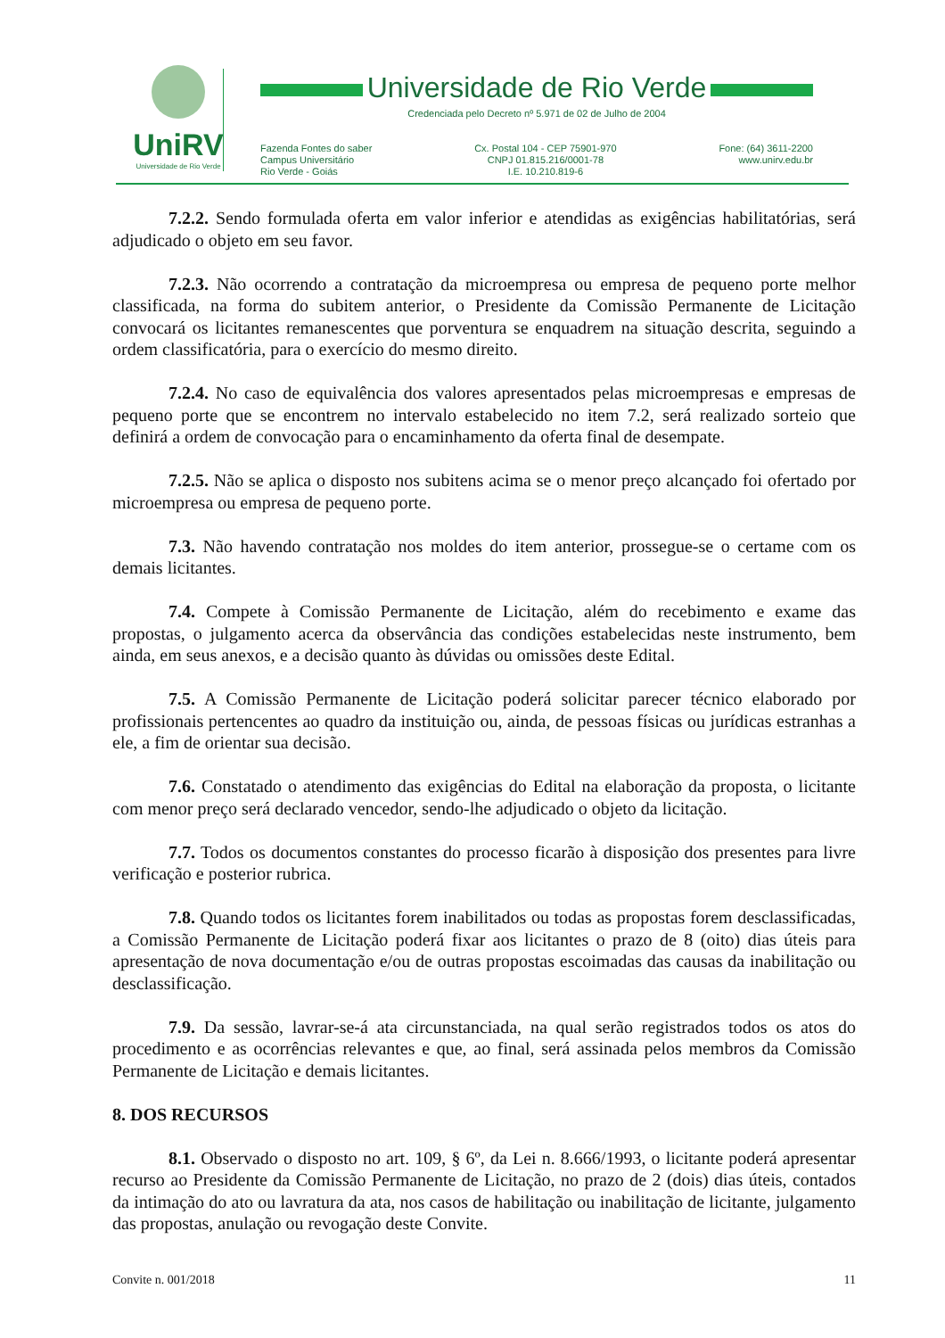UniRV
Universidade de Rio Verde
Universidade de Rio Verde
Credenciada pelo Decreto nº 5.971 de 02 de Julho de 2004
Fazenda Fontes do saber
Campus Universitário
Rio Verde - Goiás
Cx. Postal 104 - CEP 75901-970
CNPJ 01.815.216/0001-78
I.E. 10.210.819-6
Fone: (64) 3611-2200
www.unirv.edu.br
7.2.2. Sendo formulada oferta em valor inferior e atendidas as exigências habilitatórias, será adjudicado o objeto em seu favor.
7.2.3. Não ocorrendo a contratação da microempresa ou empresa de pequeno porte melhor classificada, na forma do subitem anterior, o Presidente da Comissão Permanente de Licitação convocará os licitantes remanescentes que porventura se enquadrem na situação descrita, seguindo a ordem classificatória, para o exercício do mesmo direito.
7.2.4. No caso de equivalência dos valores apresentados pelas microempresas e empresas de pequeno porte que se encontrem no intervalo estabelecido no item 7.2, será realizado sorteio que definirá a ordem de convocação para o encaminhamento da oferta final de desempate.
7.2.5. Não se aplica o disposto nos subitens acima se o menor preço alcançado foi ofertado por microempresa ou empresa de pequeno porte.
7.3. Não havendo contratação nos moldes do item anterior, prossegue-se o certame com os demais licitantes.
7.4. Compete à Comissão Permanente de Licitação, além do recebimento e exame das propostas, o julgamento acerca da observância das condições estabelecidas neste instrumento, bem ainda, em seus anexos, e a decisão quanto às dúvidas ou omissões deste Edital.
7.5. A Comissão Permanente de Licitação poderá solicitar parecer técnico elaborado por profissionais pertencentes ao quadro da instituição ou, ainda, de pessoas físicas ou jurídicas estranhas a ele, a fim de orientar sua decisão.
7.6. Constatado o atendimento das exigências do Edital na elaboração da proposta, o licitante com menor preço será declarado vencedor, sendo-lhe adjudicado o objeto da licitação.
7.7. Todos os documentos constantes do processo ficarão à disposição dos presentes para livre verificação e posterior rubrica.
7.8. Quando todos os licitantes forem inabilitados ou todas as propostas forem desclassificadas, a Comissão Permanente de Licitação poderá fixar aos licitantes o prazo de 8 (oito) dias úteis para apresentação de nova documentação e/ou de outras propostas escoimadas das causas da inabilitação ou desclassificação.
7.9. Da sessão, lavrar-se-á ata circunstanciada, na qual serão registrados todos os atos do procedimento e as ocorrências relevantes e que, ao final, será assinada pelos membros da Comissão Permanente de Licitação e demais licitantes.
8. DOS RECURSOS
8.1. Observado o disposto no art. 109, § 6º, da Lei n. 8.666/1993, o licitante poderá apresentar recurso ao Presidente da Comissão Permanente de Licitação, no prazo de 2 (dois) dias úteis, contados da intimação do ato ou lavratura da ata, nos casos de habilitação ou inabilitação de licitante, julgamento das propostas, anulação ou revogação deste Convite.
Convite n. 001/2018 11